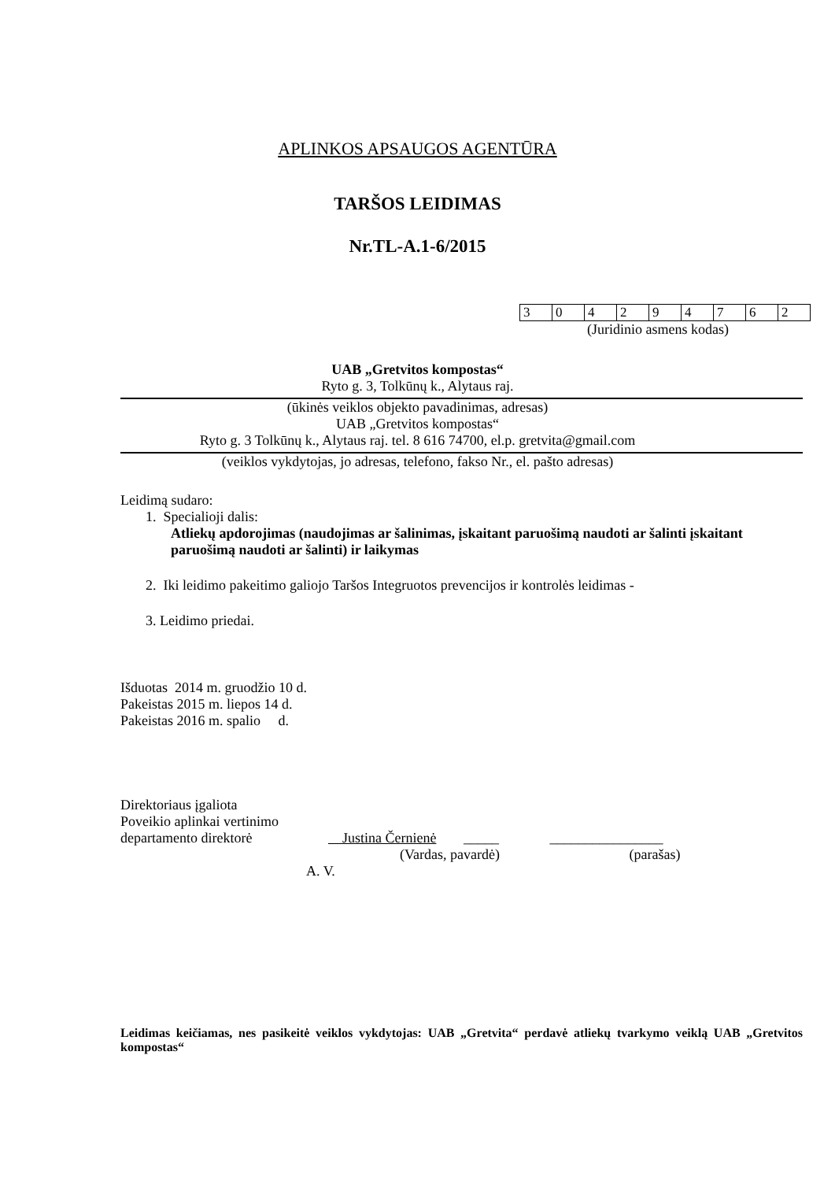APLINKOS APSAUGOS AGENTŪRA
TARŠOS LEIDIMAS
Nr.TL-A.1-6/2015
| 3 | 0 | 4 | 2 | 9 | 4 | 7 | 6 | 2 |
(Juridinio asmens kodas)
UAB „Gretvitos kompostas“
Ryto g. 3, Tolkūnų k., Alytaus raj.
(ūkinės veiklos objekto pavadinimas, adresas)
UAB „Gretvitos kompostas“
Ryto g. 3 Tolkūnų k., Alytaus raj. tel. 8 616 74700, el.p. gretvita@gmail.com
(veiklos vykdytojas, jo adresas, telefono, fakso Nr., el. pašto adresas)
Leidimą sudaro:
1. Specialioji dalis:
Atliekų apdorojimas (naudojimas ar šalinimas, įskaitant paruošimą naudoti ar šalinti įskaitant paruošimą naudoti ar šalinti) ir laikymas
2. Iki leidimo pakeitimo galiojo Taršos Integruotos prevencijos ir kontrolės leidimas -
3. Leidimo priedai.
Išduotas 2014 m. gruodžio 10 d.
Pakeistas 2015 m. liepos 14 d.
Pakeistas 2016 m. spalio d.
Direktoriaus įgaliota
Poveikio aplinkai vertinimo
departamento direktorė Justina Černienė _____ ________________
(Vardas, pavardė) (parašas)
A. V.
Leidimas keičiamas, nes pasikeitė veiklos vykdytojas: UAB „Gretvita“ perdavė atliekų tvarkymo veiklą UAB „Gretvitos kompostas“